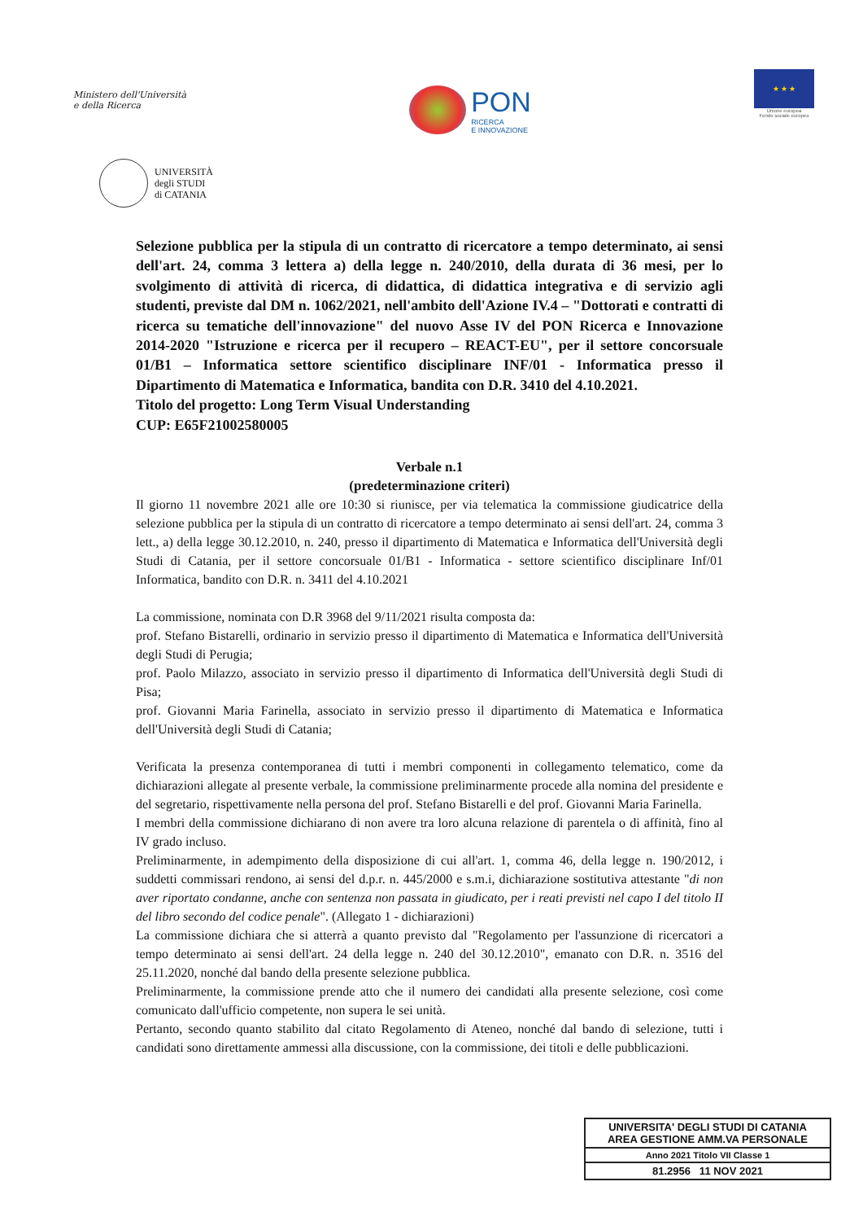Ministero dell'Università
e della Ricerca
PON
RICERCA
E INNOVAZIONE
★ ★ ★
Unione europea
Fondo sociale europeo
UNIVERSITÀ
degli STUDI
di CATANIA
Selezione pubblica per la stipula di un contratto di ricercatore a tempo determinato, ai sensi dell'art. 24, comma 3 lettera a) della legge n. 240/2010, della durata di 36 mesi, per lo svolgimento di attività di ricerca, di didattica, di didattica integrativa e di servizio agli studenti, previste dal DM n. 1062/2021, nell'ambito dell'Azione IV.4 – "Dottorati e contratti di ricerca su tematiche dell'innovazione" del nuovo Asse IV del PON Ricerca e Innovazione 2014-2020 "Istruzione e ricerca per il recupero – REACT-EU", per il settore concorsuale 01/B1 – Informatica settore scientifico disciplinare INF/01 - Informatica presso il Dipartimento di Matematica e Informatica, bandita con D.R. 3410 del 4.10.2021.
Titolo del progetto: Long Term Visual Understanding
CUP: E65F21002580005
Verbale n.1
(predeterminazione criteri)
Il giorno 11 novembre 2021 alle ore 10:30 si riunisce, per via telematica la commissione giudicatrice della selezione pubblica per la stipula di un contratto di ricercatore a tempo determinato ai sensi dell'art. 24, comma 3 lett., a) della legge 30.12.2010, n. 240, presso il dipartimento di Matematica e Informatica dell'Università degli Studi di Catania, per il settore concorsuale 01/B1 - Informatica - settore scientifico disciplinare Inf/01 Informatica, bandito con D.R. n. 3411 del 4.10.2021
La commissione, nominata con D.R 3968 del 9/11/2021 risulta composta da:
prof. Stefano Bistarelli, ordinario in servizio presso il dipartimento di Matematica e Informatica dell'Università degli Studi di Perugia;
prof. Paolo Milazzo, associato in servizio presso il dipartimento di Informatica dell'Università degli Studi di Pisa;
prof. Giovanni Maria Farinella, associato in servizio presso il dipartimento di Matematica e Informatica dell'Università degli Studi di Catania;
Verificata la presenza contemporanea di tutti i membri componenti in collegamento telematico, come da dichiarazioni allegate al presente verbale, la commissione preliminarmente procede alla nomina del presidente e del segretario, rispettivamente nella persona del prof. Stefano Bistarelli e del prof. Giovanni Maria Farinella.
I membri della commissione dichiarano di non avere tra loro alcuna relazione di parentela o di affinità, fino al IV grado incluso.
Preliminarmente, in adempimento della disposizione di cui all'art. 1, comma 46, della legge n. 190/2012, i suddetti commissari rendono, ai sensi del d.p.r. n. 445/2000 e s.m.i, dichiarazione sostitutiva attestante "di non aver riportato condanne, anche con sentenza non passata in giudicato, per i reati previsti nel capo I del titolo II del libro secondo del codice penale". (Allegato 1 - dichiarazioni)
La commissione dichiara che si atterrà a quanto previsto dal "Regolamento per l'assunzione di ricercatori a tempo determinato ai sensi dell'art. 24 della legge n. 240 del 30.12.2010", emanato con D.R. n. 3516 del 25.11.2020, nonché dal bando della presente selezione pubblica.
Preliminarmente, la commissione prende atto che il numero dei candidati alla presente selezione, così come comunicato dall'ufficio competente, non supera le sei unità.
Pertanto, secondo quanto stabilito dal citato Regolamento di Ateneo, nonché dal bando di selezione, tutti i candidati sono direttamente ammessi alla discussione, con la commissione, dei titoli e delle pubblicazioni.
UNIVERSITA' DEGLI STUDI DI CATANIA
AREA GESTIONE AMM.VA PERSONALE
Anno 2021 Titolo VII Classe 1
81.2956 11 NOV 2021